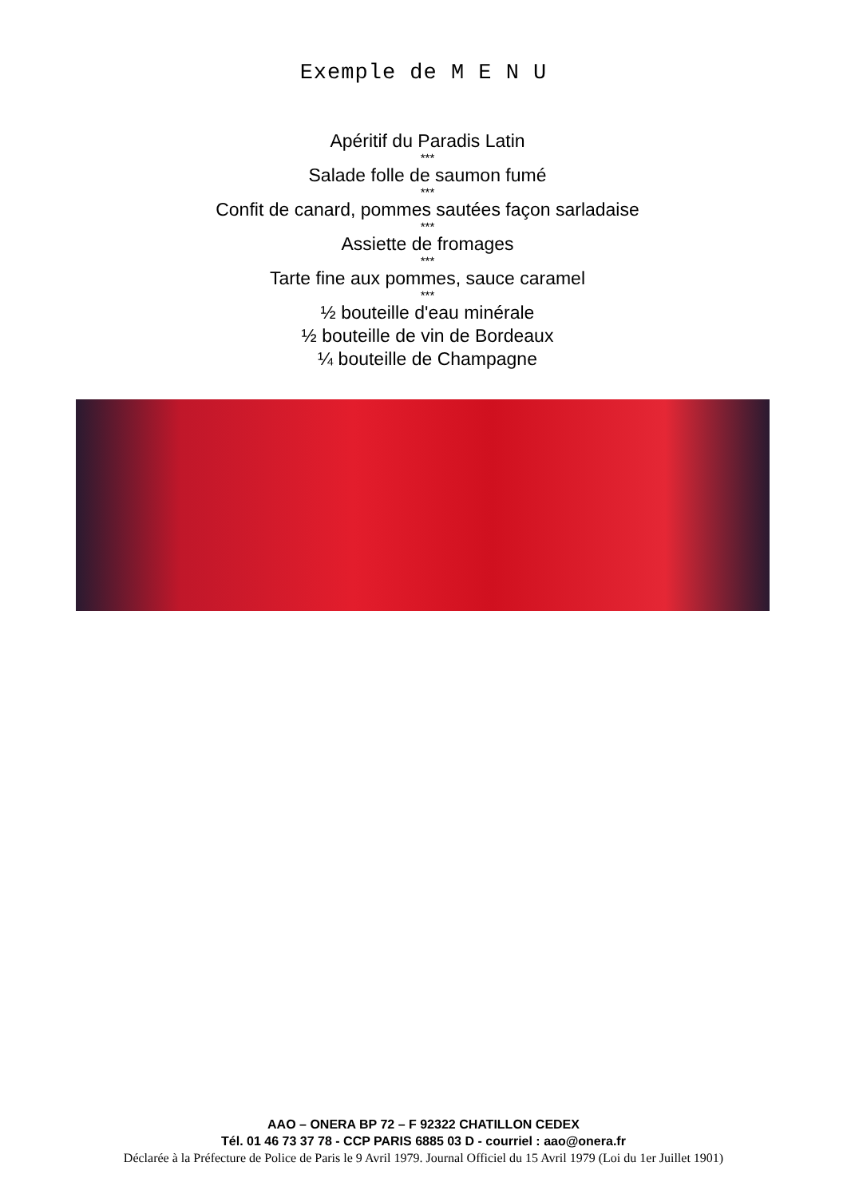Exemple de M E N U
Apéritif du Paradis Latin
***
Salade folle de saumon fumé
***
Confit de canard, pommes sautées façon sarladaise
***
Assiette de fromages
***
Tarte fine aux pommes, sauce caramel
***
½ bouteille d'eau minérale
½ bouteille de vin de Bordeaux
¼ bouteille de Champagne
AAO – ONERA BP 72 – F 92322 CHATILLON CEDEX
Tél. 01 46 73 37 78 - CCP PARIS 6885 03 D - courriel : aao@onera.fr
Déclarée à la Préfecture de Police de Paris le 9 Avril 1979. Journal Officiel du 15 Avril 1979 (Loi du 1er Juillet 1901)